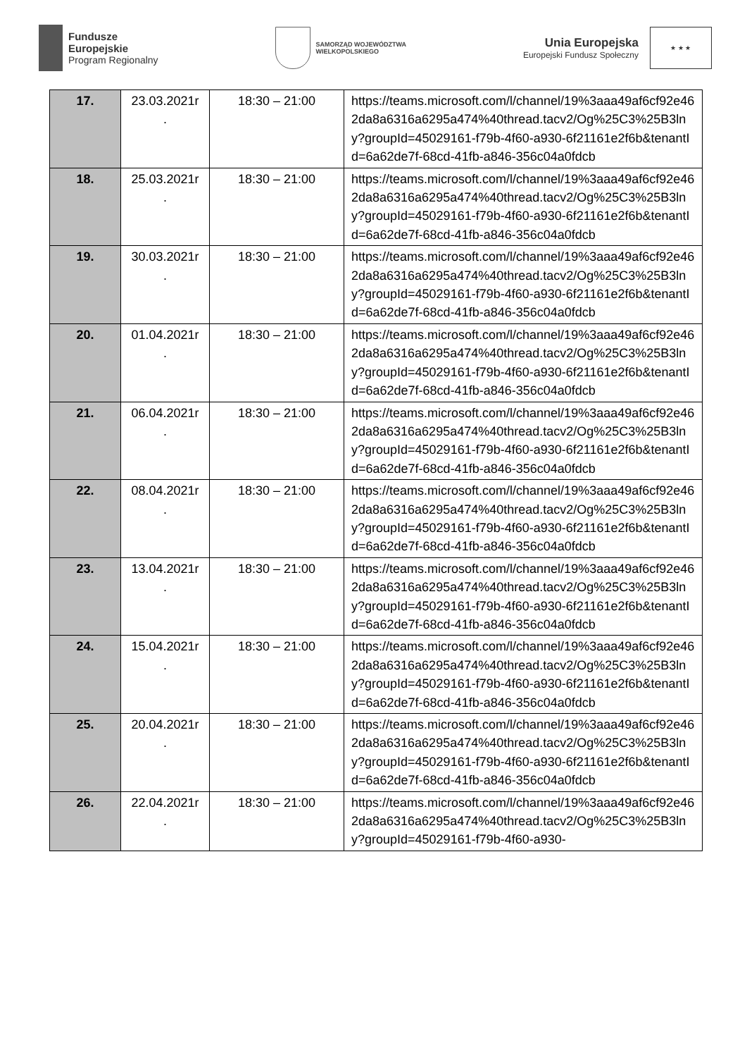Fundusze
Europejskie
Program Regionalny
SAMORZĄD WOJEWÓDZTWA
WIELKOPOLSKIEGO
Unia Europejska
Europejski Fundusz Społeczny
★ ★ ★
| 17. | 23.03.2021r . | 18:30 – 21:00 | https://teams.microsoft.com/l/channel/19%3aaa49af6cf92e462da8a6316a6295a474%40thread.tacv2/Og%25C3%25B3lny?groupId=45029161-f79b-4f60-a930-6f21161e2f6b&tenantId=6a62de7f-68cd-41fb-a846-356c04a0fdcb |
| 18. | 25.03.2021r . | 18:30 – 21:00 | https://teams.microsoft.com/l/channel/19%3aaa49af6cf92e462da8a6316a6295a474%40thread.tacv2/Og%25C3%25B3lny?groupId=45029161-f79b-4f60-a930-6f21161e2f6b&tenantId=6a62de7f-68cd-41fb-a846-356c04a0fdcb |
| 19. | 30.03.2021r . | 18:30 – 21:00 | https://teams.microsoft.com/l/channel/19%3aaa49af6cf92e462da8a6316a6295a474%40thread.tacv2/Og%25C3%25B3lny?groupId=45029161-f79b-4f60-a930-6f21161e2f6b&tenantId=6a62de7f-68cd-41fb-a846-356c04a0fdcb |
| 20. | 01.04.2021r . | 18:30 – 21:00 | https://teams.microsoft.com/l/channel/19%3aaa49af6cf92e462da8a6316a6295a474%40thread.tacv2/Og%25C3%25B3lny?groupId=45029161-f79b-4f60-a930-6f21161e2f6b&tenantId=6a62de7f-68cd-41fb-a846-356c04a0fdcb |
| 21. | 06.04.2021r . | 18:30 – 21:00 | https://teams.microsoft.com/l/channel/19%3aaa49af6cf92e462da8a6316a6295a474%40thread.tacv2/Og%25C3%25B3lny?groupId=45029161-f79b-4f60-a930-6f21161e2f6b&tenantId=6a62de7f-68cd-41fb-a846-356c04a0fdcb |
| 22. | 08.04.2021r . | 18:30 – 21:00 | https://teams.microsoft.com/l/channel/19%3aaa49af6cf92e462da8a6316a6295a474%40thread.tacv2/Og%25C3%25B3lny?groupId=45029161-f79b-4f60-a930-6f21161e2f6b&tenantId=6a62de7f-68cd-41fb-a846-356c04a0fdcb |
| 23. | 13.04.2021r . | 18:30 – 21:00 | https://teams.microsoft.com/l/channel/19%3aaa49af6cf92e462da8a6316a6295a474%40thread.tacv2/Og%25C3%25B3lny?groupId=45029161-f79b-4f60-a930-6f21161e2f6b&tenantId=6a62de7f-68cd-41fb-a846-356c04a0fdcb |
| 24. | 15.04.2021r . | 18:30 – 21:00 | https://teams.microsoft.com/l/channel/19%3aaa49af6cf92e462da8a6316a6295a474%40thread.tacv2/Og%25C3%25B3lny?groupId=45029161-f79b-4f60-a930-6f21161e2f6b&tenantId=6a62de7f-68cd-41fb-a846-356c04a0fdcb |
| 25. | 20.04.2021r . | 18:30 – 21:00 | https://teams.microsoft.com/l/channel/19%3aaa49af6cf92e462da8a6316a6295a474%40thread.tacv2/Og%25C3%25B3lny?groupId=45029161-f79b-4f60-a930-6f21161e2f6b&tenantId=6a62de7f-68cd-41fb-a846-356c04a0fdcb |
| 26. | 22.04.2021r . | 18:30 – 21:00 | https://teams.microsoft.com/l/channel/19%3aaa49af6cf92e462da8a6316a6295a474%40thread.tacv2/Og%25C3%25B3lny?groupId=45029161-f79b-4f60-a930- |